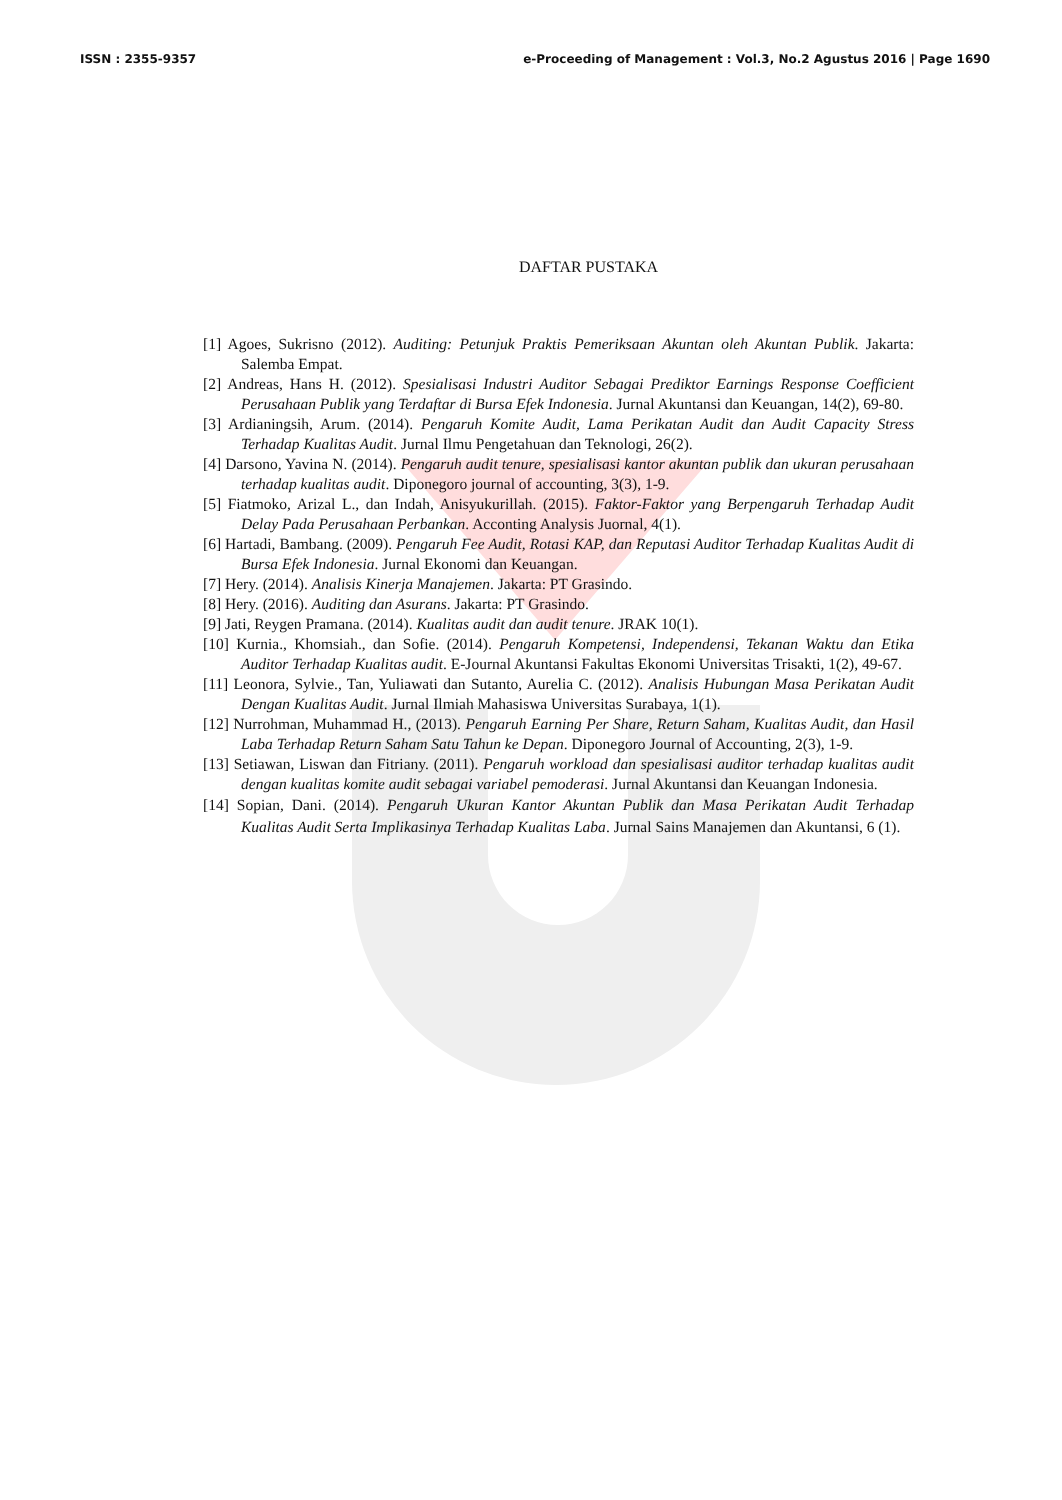ISSN : 2355-9357 e-Proceeding of Management : Vol.3, No.2 Agustus 2016 | Page 1690
DAFTAR PUSTAKA
[1] Agoes, Sukrisno (2012). Auditing: Petunjuk Praktis Pemeriksaan Akuntan oleh Akuntan Publik. Jakarta: Salemba Empat.
[2] Andreas, Hans H. (2012). Spesialisasi Industri Auditor Sebagai Prediktor Earnings Response Coefficient Perusahaan Publik yang Terdaftar di Bursa Efek Indonesia. Jurnal Akuntansi dan Keuangan, 14(2), 69-80.
[3] Ardianingsih, Arum. (2014). Pengaruh Komite Audit, Lama Perikatan Audit dan Audit Capacity Stress Terhadap Kualitas Audit. Jurnal Ilmu Pengetahuan dan Teknologi, 26(2).
[4] Darsono, Yavina N. (2014). Pengaruh audit tenure, spesialisasi kantor akuntan publik dan ukuran perusahaan terhadap kualitas audit. Diponegoro journal of accounting, 3(3), 1-9.
[5] Fiatmoko, Arizal L., dan Indah, Anisyukurillah. (2015). Faktor-Faktor yang Berpengaruh Terhadap Audit Delay Pada Perusahaan Perbankan. Acconting Analysis Juornal, 4(1).
[6] Hartadi, Bambang. (2009). Pengaruh Fee Audit, Rotasi KAP, dan Reputasi Auditor Terhadap Kualitas Audit di Bursa Efek Indonesia. Jurnal Ekonomi dan Keuangan.
[7] Hery. (2014). Analisis Kinerja Manajemen. Jakarta: PT Grasindo.
[8] Hery. (2016). Auditing dan Asurans. Jakarta: PT Grasindo.
[9] Jati, Reygen Pramana. (2014). Kualitas audit dan audit tenure. JRAK 10(1).
[10] Kurnia., Khomsiah., dan Sofie. (2014). Pengaruh Kompetensi, Independensi, Tekanan Waktu dan Etika Auditor Terhadap Kualitas audit. E-Journal Akuntansi Fakultas Ekonomi Universitas Trisakti, 1(2), 49-67.
[11] Leonora, Sylvie., Tan, Yuliawati dan Sutanto, Aurelia C. (2012). Analisis Hubungan Masa Perikatan Audit Dengan Kualitas Audit. Jurnal Ilmiah Mahasiswa Universitas Surabaya, 1(1).
[12] Nurrohman, Muhammad H., (2013). Pengaruh Earning Per Share, Return Saham, Kualitas Audit, dan Hasil Laba Terhadap Return Saham Satu Tahun ke Depan. Diponegoro Journal of Accounting, 2(3), 1-9.
[13] Setiawan, Liswan dan Fitriany. (2011). Pengaruh workload dan spesialisasi auditor terhadap kualitas audit dengan kualitas komite audit sebagai variabel pemoderasi. Jurnal Akuntansi dan Keuangan Indonesia.
[14] Sopian, Dani. (2014). Pengaruh Ukuran Kantor Akuntan Publik dan Masa Perikatan Audit Terhadap Kualitas Audit Serta Implikasinya Terhadap Kualitas Laba. Jurnal Sains Manajemen dan Akuntansi, 6 (1).